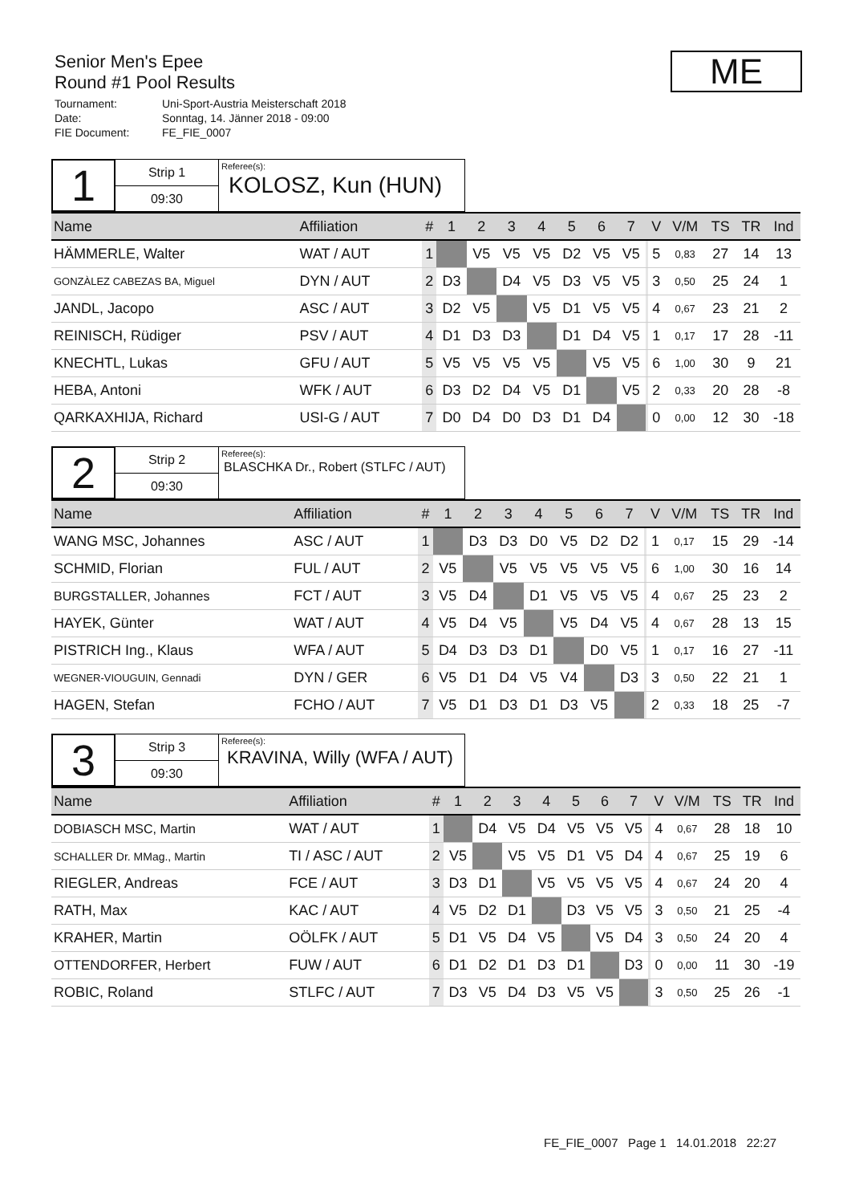Senior Men's Epee
Round #1 Pool Results
Tournament: Uni-Sport-Austria Meisterschaft 2018
Date: Sonntag, 14. Jänner 2018 - 09:00
FIE Document: FE_FIE_0007
ME
1
Strip 1
09:30
Referee(s):
KOLOSZ, Kun (HUN)
| Name | Affiliation | # | 1 | 2 | 3 | 4 | 5 | 6 | 7 | | V | V/M | TS | TR | Ind |
| --- | --- | --- | --- | --- | --- | --- | --- | --- | --- | --- | --- | --- | --- | --- | --- |
| HÄMMERLE, Walter | WAT / AUT | 1 | | V5 | V5 | V5 | D2 | V5 | V5 | | 5 | 0,83 | 27 | 14 | 13 |
| GONZÀLEZ CABEZAS BA, Miguel | DYN / AUT | 2 | D3 | | D4 | V5 | D3 | V5 | V5 | | 3 | 0,50 | 25 | 24 | 1 |
| JANDL, Jacopo | ASC / AUT | 3 | D2 | V5 | | V5 | D1 | V5 | V5 | | 4 | 0,67 | 23 | 21 | 2 |
| REINISCH, Rüdiger | PSV / AUT | 4 | D1 | D3 | D3 | | D1 | D4 | V5 | | 1 | 0,17 | 17 | 28 | -11 |
| KNECHTL, Lukas | GFU / AUT | 5 | V5 | V5 | V5 | V5 | | V5 | V5 | | 6 | 1,00 | 30 | 9 | 21 |
| HEBA, Antoni | WFK / AUT | 6 | D3 | D2 | D4 | V5 | D1 | | V5 | | 2 | 0,33 | 20 | 28 | -8 |
| QARKAXHIJA, Richard | USI-G / AUT | 7 | D0 | D4 | D0 | D3 | D1 | D4 | | | 0 | 0,00 | 12 | 30 | -18 |
2
Strip 2
09:30
Referee(s):
BLASCHKA Dr., Robert (STLFC / AUT)
| Name | Affiliation | # | 1 | 2 | 3 | 4 | 5 | 6 | 7 | | V | V/M | TS | TR | Ind |
| --- | --- | --- | --- | --- | --- | --- | --- | --- | --- | --- | --- | --- | --- | --- | --- |
| WANG MSC, Johannes | ASC / AUT | 1 | | D3 | D3 | D0 | V5 | D2 | D2 | | 1 | 0,17 | 15 | 29 | -14 |
| SCHMID, Florian | FUL / AUT | 2 | V5 | | V5 | V5 | V5 | V5 | V5 | | 6 | 1,00 | 30 | 16 | 14 |
| BURGSTALLER, Johannes | FCT / AUT | 3 | V5 | D4 | | D1 | V5 | V5 | V5 | | 4 | 0,67 | 25 | 23 | 2 |
| HAYEK, Günter | WAT / AUT | 4 | V5 | D4 | V5 | | V5 | D4 | V5 | | 4 | 0,67 | 28 | 13 | 15 |
| PISTRICH Ing., Klaus | WFA / AUT | 5 | D4 | D3 | D3 | D1 | | D0 | V5 | | 1 | 0,17 | 16 | 27 | -11 |
| WEGNER-VIOUGUIN, Gennadi | DYN / GER | 6 | V5 | D1 | D4 | V5 | V4 | | D3 | | 3 | 0,50 | 22 | 21 | 1 |
| HAGEN, Stefan | FCHO / AUT | 7 | V5 | D1 | D3 | D1 | D3 | V5 | | | 2 | 0,33 | 18 | 25 | -7 |
3
Strip 3
09:30
Referee(s):
KRAVINA, Willy (WFA / AUT)
| Name | Affiliation | # | 1 | 2 | 3 | 4 | 5 | 6 | 7 | | V | V/M | TS | TR | Ind |
| --- | --- | --- | --- | --- | --- | --- | --- | --- | --- | --- | --- | --- | --- | --- | --- |
| DOBIASCH MSC, Martin | WAT / AUT | 1 | | D4 | V5 | D4 | V5 | V5 | V5 | | 4 | 0,67 | 28 | 18 | 10 |
| SCHALLER Dr. MMag., Martin | TI / ASC / AUT | 2 | V5 | | V5 | V5 | D1 | V5 | D4 | | 4 | 0,67 | 25 | 19 | 6 |
| RIEGLER, Andreas | FCE / AUT | 3 | D3 | D1 | | V5 | V5 | V5 | V5 | | 4 | 0,67 | 24 | 20 | 4 |
| RATH, Max | KAC / AUT | 4 | V5 | D2 | D1 | | D3 | V5 | V5 | | 3 | 0,50 | 21 | 25 | -4 |
| KRAHER, Martin | OÖLFK / AUT | 5 | D1 | V5 | D4 | V5 | | V5 | D4 | | 3 | 0,50 | 24 | 20 | 4 |
| OTTENDORFER, Herbert | FUW / AUT | 6 | D1 | D2 | D1 | D3 | D1 | | D3 | | 0 | 0,00 | 11 | 30 | -19 |
| ROBIC, Roland | STLFC / AUT | 7 | D3 | V5 | D4 | D3 | V5 | V5 | | | 3 | 0,50 | 25 | 26 | -1 |
FE_FIE_0007 Page 1 14.01.2018 22:27